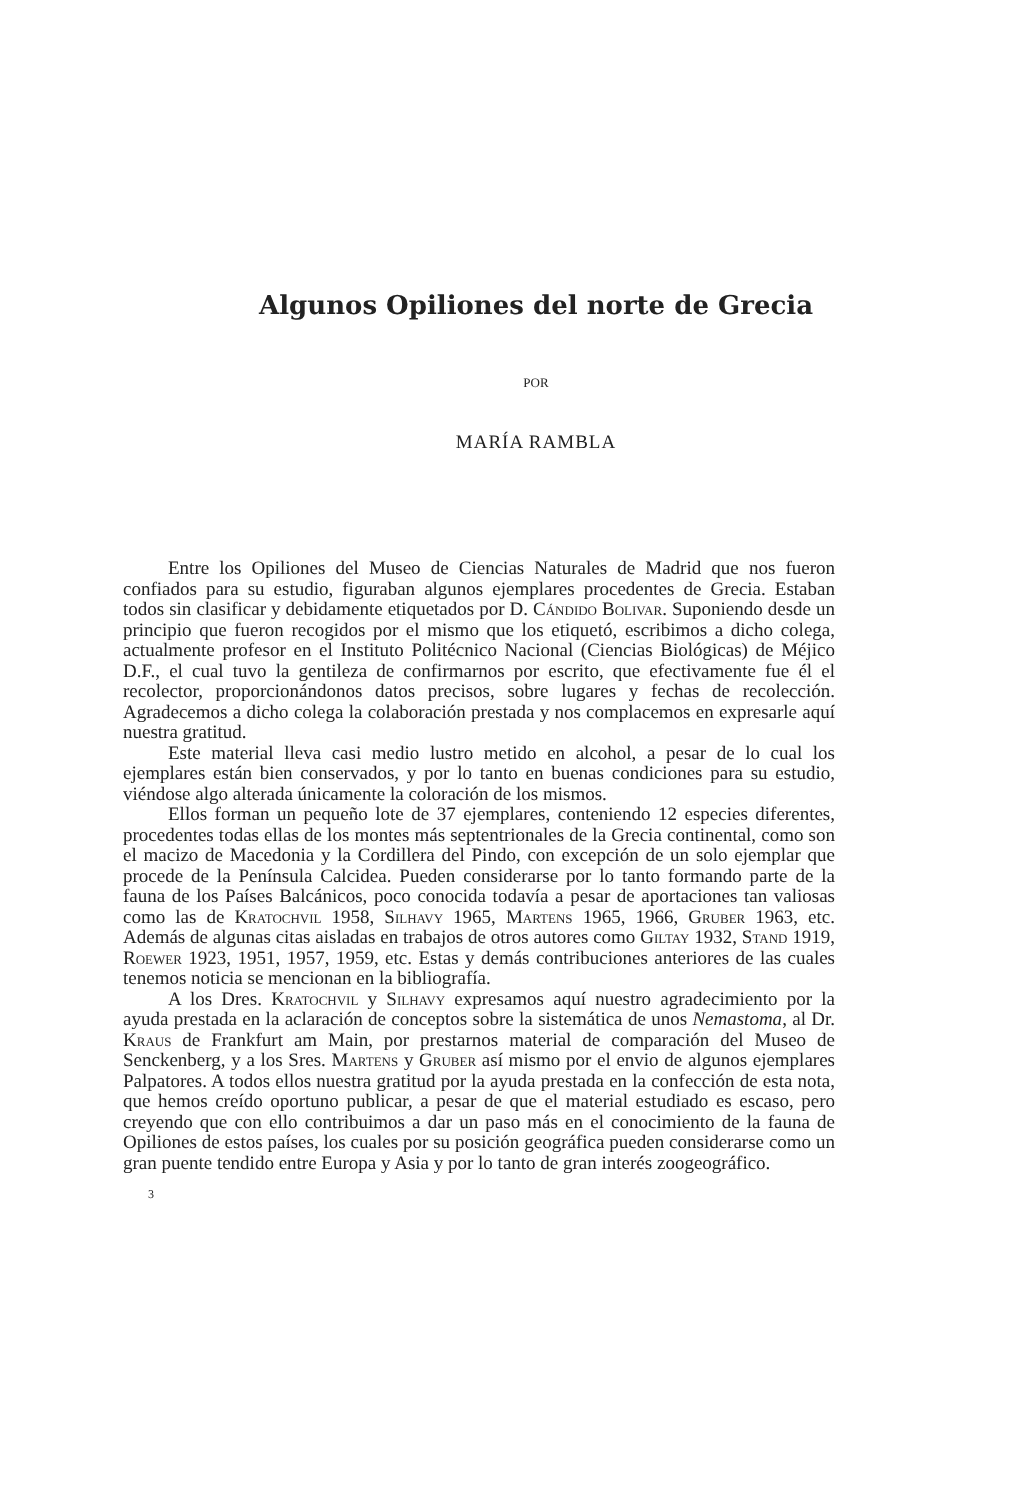Algunos Opiliones del norte de Grecia
POR
MARÍA RAMBLA
Entre los Opiliones del Museo de Ciencias Naturales de Madrid que nos fueron confiados para su estudio, figuraban algunos ejemplares procedentes de Grecia. Estaban todos sin clasificar y debidamente etiquetados por D. Cándido Bolivar. Suponiendo desde un principio que fueron recogidos por el mismo que los etiquetó, escribimos a dicho colega, actualmente profesor en el Instituto Politécnico Nacional (Ciencias Biológicas) de Méjico D.F., el cual tuvo la gentileza de confirmarnos por escrito, que efectivamente fue él el recolector, proporcionándonos datos precisos, sobre lugares y fechas de recolección. Agradecemos a dicho colega la colaboración prestada y nos complacemos en expresarle aquí nuestra gratitud.
Este material lleva casi medio lustro metido en alcohol, a pesar de lo cual los ejemplares están bien conservados, y por lo tanto en buenas condiciones para su estudio, viéndose algo alterada únicamente la coloración de los mismos.
Ellos forman un pequeño lote de 37 ejemplares, conteniendo 12 especies diferentes, procedentes todas ellas de los montes más septentrionales de la Grecia continental, como son el macizo de Macedonia y la Cordillera del Pindo, con excepción de un solo ejemplar que procede de la Península Calcidea. Pueden considerarse por lo tanto formando parte de la fauna de los Países Balcánicos, poco conocida todavía a pesar de aportaciones tan valiosas como las de Kratochvil 1958, Silhavy 1965, Martens 1965, 1966, Gruber 1963, etc. Además de algunas citas aisladas en trabajos de otros autores como Giltay 1932, Stand 1919, Roewer 1923, 1951, 1957, 1959, etc. Estas y demás contribuciones anteriores de las cuales tenemos noticia se mencionan en la bibliografía.
A los Dres. Kratochvil y Silhavy expresamos aquí nuestro agradecimiento por la ayuda prestada en la aclaración de conceptos sobre la sistemática de unos Nemastoma, al Dr. Kraus de Frankfurt am Main, por prestarnos material de comparación del Museo de Senckenberg, y a los Sres. Martens y Gruber así mismo por el envio de algunos ejemplares Palpatores. A todos ellos nuestra gratitud por la ayuda prestada en la confección de esta nota, que hemos creído oportuno publicar, a pesar de que el material estudiado es escaso, pero creyendo que con ello contribuimos a dar un paso más en el conocimiento de la fauna de Opiliones de estos países, los cuales por su posición geográfica pueden considerarse como un gran puente tendido entre Europa y Asia y por lo tanto de gran interés zoogeográfico.
3